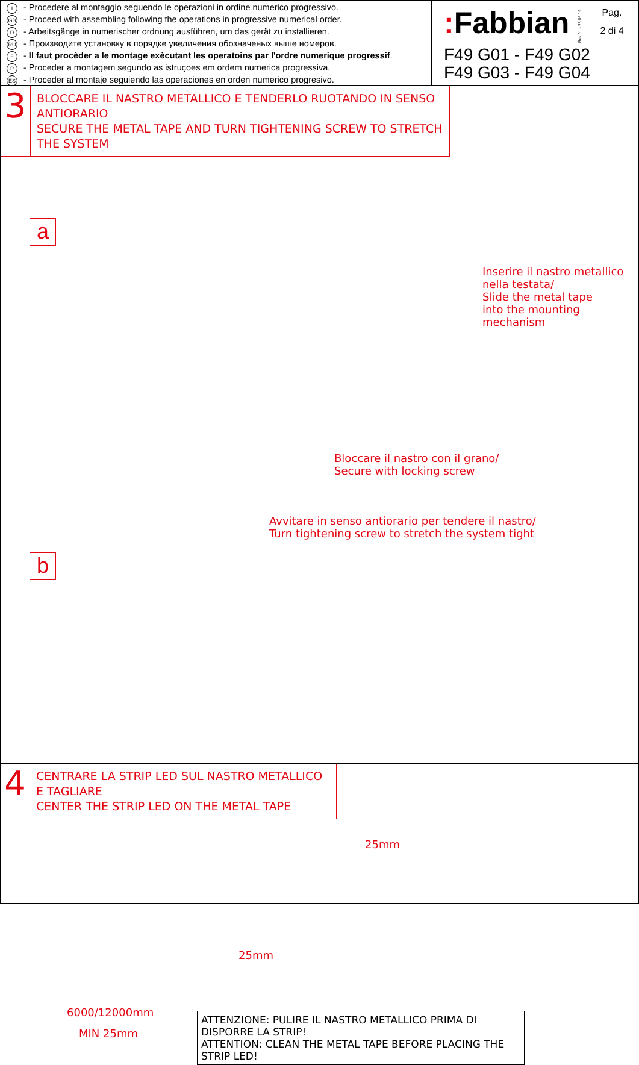I - Procedere al montaggio seguendo le operazioni in ordine numerico progressivo.
GB - Proceed with assembling following the operations in progressive numerical order.
D - Arbeitsgänge in numerischer ordnung ausführen, um das gerät zu installieren.
RU - Производите установку в порядке увеличения обозначеных выше номеров.
F - Il faut procèder a le montage exècutant les operatoins par l'ordre numerique progressif.
P - Proceder a montagem segundo as istruçoes em ordem numerica progressiva.
ES - Proceder al montaje seguiendo las operaciones en orden numerico progresivo.
: Fabbian
Rev.01 - 25.06.19
Pag.
2 di 4
F49 G01 - F49 G02
F49 G03 - F49 G04
3
BLOCCARE IL NASTRO METALLICO E TENDERLO RUOTANDO IN SENSO ANTIORARIO
SECURE THE METAL TAPE AND TURN TIGHTENING SCREW TO STRETCH THE SYSTEM
a
Inserire il nastro metallico
nella testata/
Slide the metal tape
into the mounting mechanism
Bloccare il nastro con il grano/
Secure with locking screw
Avvitare in senso antiorario per tendere il nastro/
Turn tightening screw to stretch the system tight
b
4
CENTRARE LA STRIP LED SUL NASTRO METALLICO E TAGLIARE
CENTER THE STRIP LED ON THE METAL TAPE
25mm
6000/12000mm
MIN 25mm
ATTENZIONE: PULIRE IL NASTRO METALLICO PRIMA DI DISPORRE LA STRIP!
ATTENTION: CLEAN THE METAL TAPE BEFORE PLACING THE STRIP LED!
25mm